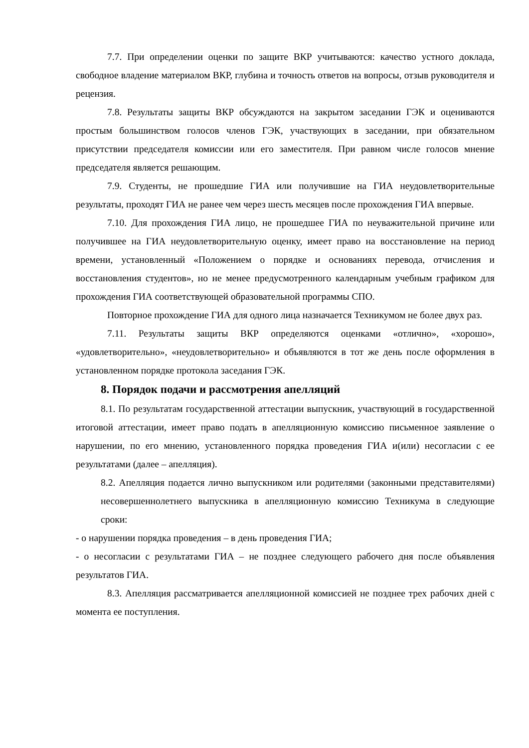7.7. При определении оценки по защите ВКР учитываются: качество устного доклада, свободное владение материалом ВКР, глубина и точность ответов на вопросы, отзыв руководителя и рецензия.
7.8. Результаты защиты ВКР обсуждаются на закрытом заседании ГЭК и оцениваются простым большинством голосов членов ГЭК, участвующих в заседании, при обязательном присутствии председателя комиссии или его заместителя. При равном числе голосов мнение председателя является решающим.
7.9. Студенты, не прошедшие ГИА или получившие на ГИА неудовлетворительные результаты, проходят ГИА не ранее чем через шесть месяцев после прохождения ГИА впервые.
7.10. Для прохождения ГИА лицо, не прошедшее ГИА по неуважительной причине или получившее на ГИА неудовлетворительную оценку, имеет право на восстановление на период времени, установленный «Положением о порядке и основаниях перевода, отчисления и восстановления студентов», но не менее предусмотренного календарным учебным графиком для прохождения ГИА соответствующей образовательной программы СПО.
Повторное прохождение ГИА для одного лица назначается Техникумом не более двух раз.
7.11. Результаты защиты ВКР определяются оценками «отлично», «хорошо», «удовлетворительно», «неудовлетворительно» и объявляются в тот же день после оформления в установленном порядке протокола заседания ГЭК.
8. Порядок подачи и рассмотрения апелляций
8.1. По результатам государственной аттестации выпускник, участвующий в государственной итоговой аттестации, имеет право подать в апелляционную комиссию письменное заявление о нарушении, по его мнению, установленного порядка проведения ГИА и(или) несогласии с ее результатами (далее – апелляция).
8.2. Апелляция подается лично выпускником или родителями (законными представителями) несовершеннолетнего выпускника в апелляционную комиссию Техникума в следующие сроки:
- о нарушении порядка проведения – в день проведения ГИА;
- о несогласии с результатами ГИА – не позднее следующего рабочего дня после объявления результатов ГИА.
8.3. Апелляция рассматривается апелляционной комиссией не позднее трех рабочих дней с момента ее поступления.